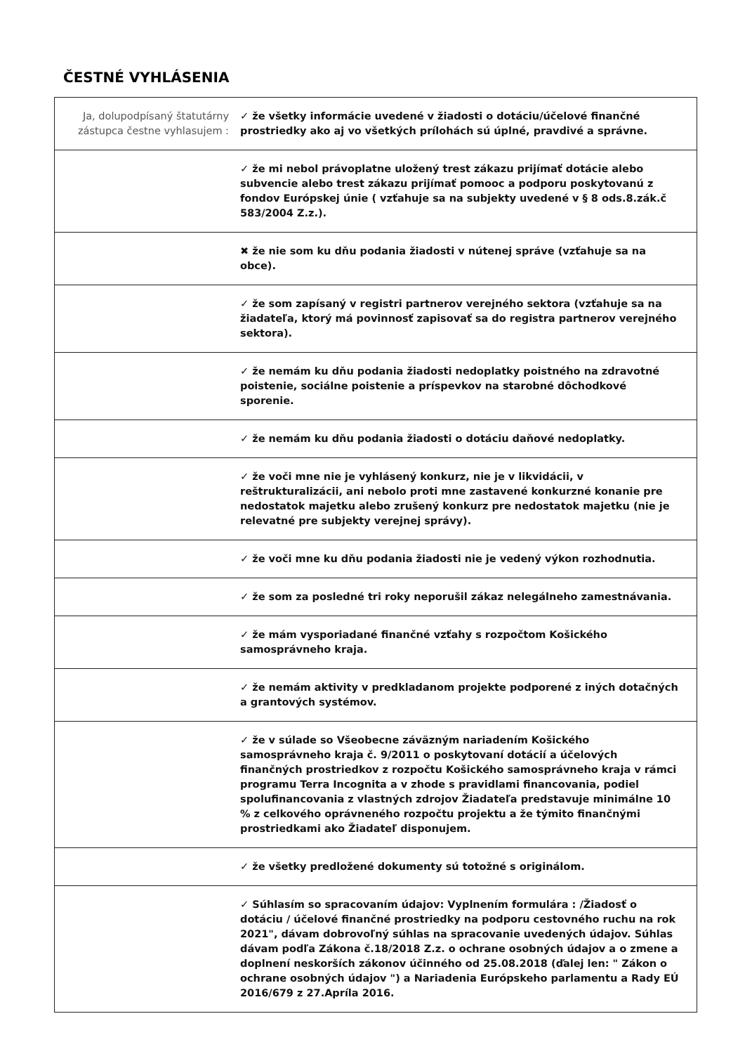ČESTNÉ VYHLÁSENIA
| Ja, dolupodpísaný štatutárny zástupca čestne vyhlasujem : | ✓ že všetky informácie uvedené v žiadosti o dotáciu/účelové finančné prostriedky ako aj vo všetkých prílohách sú úplné, pravdivé a správne. |
| | ✓ že mi nebol právoplatne uložený trest zákazu prijímať dotácie alebo subvencie alebo trest zákazu prijímať pomooc a podporu poskytovanú z fondov Európskej únie ( vzťahuje sa na subjekty uvedené v § 8 ods.8.zák.č 583/2004 Z.z.). |
| | ✖ že nie som ku dňu podania žiadosti v nútenej správe (vzťahuje sa na obce). |
| | ✓ že som zapísaný v registri partnerov verejného sektora (vzťahuje sa na žiadateľa, ktorý má povinnosť zapisovať sa do registra partnerov verejného sektora). |
| | ✓ že nemám ku dňu podania žiadosti nedoplatky poistného na zdravotné poistenie, sociálne poistenie a príspevkov na starobné dôchodkové sporenie. |
| | ✓ že nemám ku dňu podania žiadosti o dotáciu daňové nedoplatky. |
| | ✓ že voči mne nie je vyhlásený konkurz, nie je v likvidácii, v reštrukturalizácii, ani nebolo proti mne zastavené konkurzné konanie pre nedostatok majetku alebo zrušený konkurz pre nedostatok majetku (nie je relevatné pre subjekty verejnej správy). |
| | ✓ že voči mne ku dňu podania žiadosti nie je vedený výkon rozhodnutia. |
| | ✓ že som za posledné tri roky neporušil zákaz nelegálneho zamestnávania. |
| | ✓ že mám vysporiadané finančné vzťahy s rozpočtom Košického samosprávneho kraja. |
| | ✓ že nemám aktivity v predkladanom projekte podporené z iných dotačných a grantových systémov. |
| | ✓ že v súlade so Všeobecne záväzným nariadením Košického samosprávneho kraja č. 9/2011 o poskytovaní dotácií a účelových finančných prostriedkov z rozpočtu Košického samosprávneho kraja v rámci programu Terra Incognita a v zhode s pravidlami financovania, podiel spolufinancovania z vlastných zdrojov Žiadateľa predstavuje minimálne 10 % z celkového oprávneného rozpočtu projektu a že týmito finančnými prostriedkami ako Žiadateľ disponujem. |
| | ✓ že všetky predložené dokumenty sú totožné s originálom. |
| | ✓ Súhlasím so spracovaním údajov: Vyplnením formulára : /Žiadosť o dotáciu / účelové finančné prostriedky na podporu cestovného ruchu na rok 2021", dávam dobrovoľný súhlas na spracovanie uvedených údajov. Súhlas dávam podľa Zákona č.18/2018 Z.z. o ochrane osobných údajov a o zmene a doplnení neskorších zákonov účinného od 25.08.2018 (ďalej len: " Zákon o ochrane osobných údajov ") a Nariadenia Európskeho parlamentu a Rady EÚ 2016/679 z 27.Apríla 2016. |